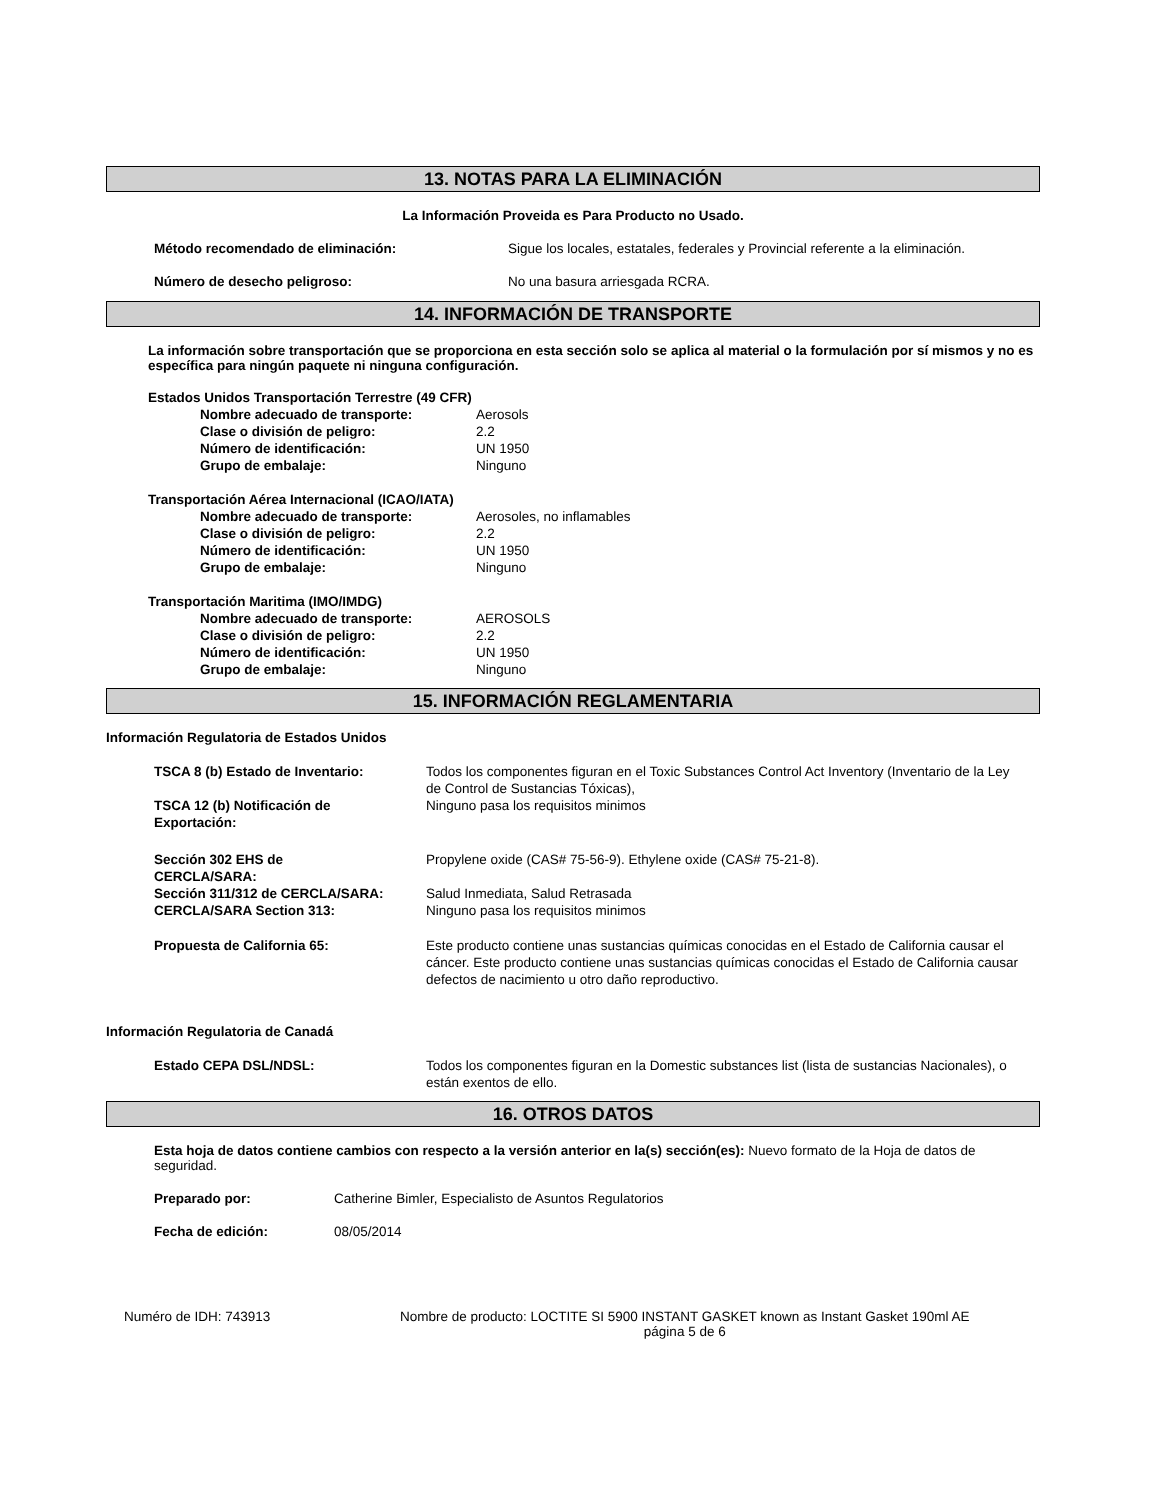13. NOTAS PARA LA ELIMINACIÓN
La Información Proveida es Para Producto no Usado.
Método recomendado de eliminación: Sigue los locales, estatales, federales y Provincial referente a la eliminación.
Número de desecho peligroso: No una basura arriesgada RCRA.
14. INFORMACIÓN DE TRANSPORTE
La información sobre transportación que se proporciona en esta sección solo se aplica al material o la formulación por sí mismos y no es específica para ningún paquete ni ninguna configuración.
Estados Unidos Transportación Terrestre (49 CFR)
Nombre adecuado de transporte: Aerosols
Clase o división de peligro: 2.2
Número de identificación: UN 1950
Grupo de embalaje: Ninguno
Transportación Aérea Internacional (ICAO/IATA)
Nombre adecuado de transporte: Aerosoles, no inflamables
Clase o división de peligro: 2.2
Número de identificación: UN 1950
Grupo de embalaje: Ninguno
Transportación Maritima (IMO/IMDG)
Nombre adecuado de transporte: AEROSOLS
Clase o división de peligro: 2.2
Número de identificación: UN 1950
Grupo de embalaje: Ninguno
15. INFORMACIÓN REGLAMENTARIA
Información Regulatoria de Estados Unidos
TSCA 8 (b) Estado de Inventario: Todos los componentes figuran en el Toxic Substances Control Act Inventory (Inventario de la Ley de Control de Sustancias Tóxicas),
TSCA 12 (b) Notificación de
Exportación: Ninguno pasa los requisitos minimos
Sección 302 EHS de
CERCLA/SARA: Propylene oxide (CAS# 75-56-9). Ethylene oxide (CAS# 75-21-8).
Sección 311/312 de CERCLA/SARA: Salud Inmediata, Salud Retrasada
CERCLA/SARA Section 313: Ninguno pasa los requisitos minimos
Propuesta de California 65: Este producto contiene unas sustancias químicas conocidas en el Estado de California causar el cáncer. Este producto contiene unas sustancias químicas conocidas el Estado de California causar defectos de nacimiento u otro daño reproductivo.
Información Regulatoria de Canadá
Estado CEPA DSL/NDSL: Todos los componentes figuran en la Domestic substances list (lista de sustancias Nacionales), o están exentos de ello.
16. OTROS DATOS
Esta hoja de datos contiene cambios con respecto a la versión anterior en la(s) sección(es): Nuevo formato de la Hoja de datos de seguridad.
Preparado por: Catherine Bimler, Especialisto de Asuntos Regulatorios
Fecha de edición: 08/05/2014
Numéro de IDH: 743913 Nombre de producto: LOCTITE SI 5900 INSTANT GASKET known as Instant Gasket 190ml AE
página 5 de 6